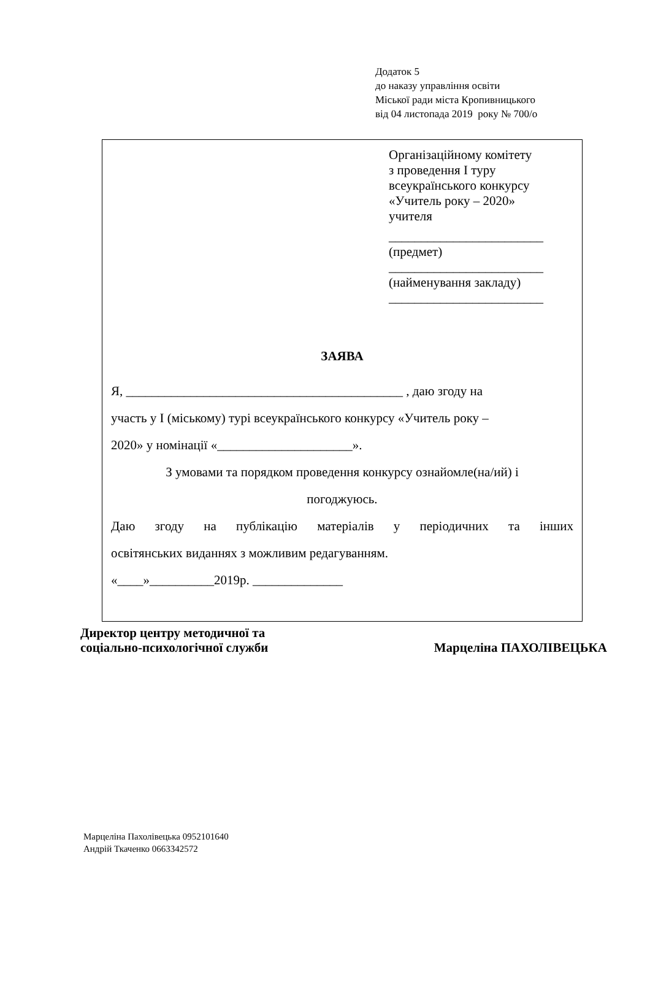Додаток 5
до наказу управління освіти
Міської ради міста Кропивницького
від 04 листопада 2019 року № 700/о
Організаційному комітету
з проведення І туру
всеукраїнського конкурсу
«Учитель року – 2020»
учителя
________________________
(предмет)
________________________
(найменування закладу)
________________________
ЗАЯВА
Я, ___________________________________________ , даю згоду на
участь у І (міському) турі всеукраїнського конкурсу «Учитель року –
2020» у номінації «_____________________».
З умовами та порядком проведення конкурсу ознайомле(на/ий) і
погоджуюсь.
Даю згоду на публікацію матеріалів у періодичних та інших
освітянських виданнях з можливим редагуванням.
«____»__________2019р. ______________
Директор центру методичної та
соціально-психологічної служби
Марцеліна ПАХОЛІВЕЦЬКА
Марцеліна Пахолівецька 0952101640
Андрій Ткаченко 0663342572